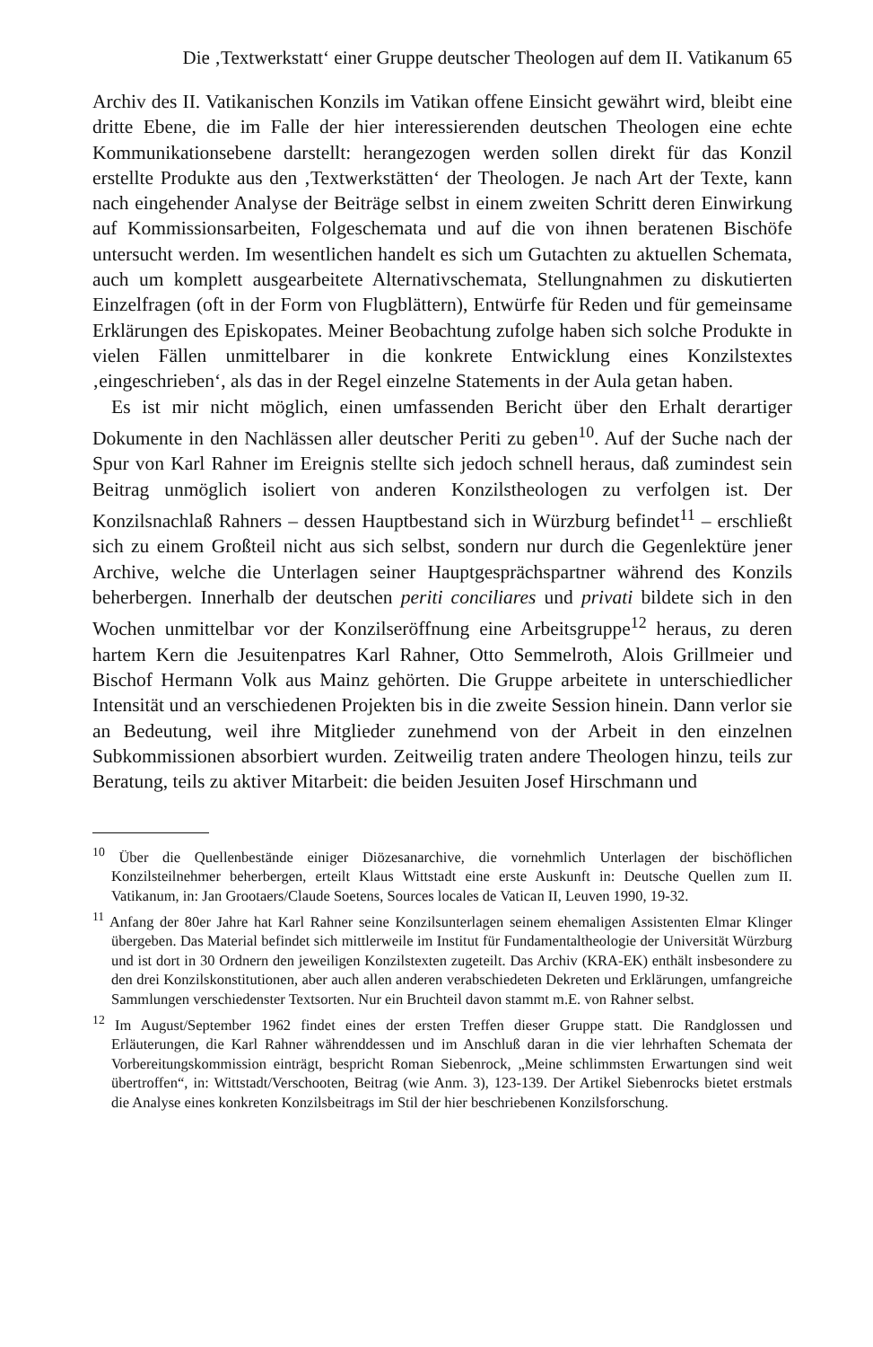Die ‚Textwerkstatt‘ einer Gruppe deutscher Theologen auf dem II. Vatikanum 65
Archiv des II. Vatikanischen Konzils im Vatikan offene Einsicht gewährt wird, bleibt eine dritte Ebene, die im Falle der hier interessierenden deutschen Theologen eine echte Kommunikationsebene darstellt: herangezogen werden sollen direkt für das Konzil erstellte Produkte aus den ‚Textwerkstätten‘ der Theologen. Je nach Art der Texte, kann nach eingehender Analyse der Beiträge selbst in einem zweiten Schritt deren Einwirkung auf Kommissionsarbeiten, Folgeschemata und auf die von ihnen beratenen Bischöfe untersucht werden. Im wesentlichen handelt es sich um Gutachten zu aktuellen Schemata, auch um komplett ausgearbeitete Alternativschemata, Stellungnahmen zu diskutierten Einzelfragen (oft in der Form von Flugblättern), Entwürfe für Reden und für gemeinsame Erklärungen des Episkopates. Meiner Beobachtung zufolge haben sich solche Produkte in vielen Fällen unmittelbarer in die konkrete Entwicklung eines Konzilstextes ‚eingeschrieben‘, als das in der Regel einzelne Statements in der Aula getan haben.
Es ist mir nicht möglich, einen umfassenden Bericht über den Erhalt derartiger Dokumente in den Nachlässen aller deutscher Periti zu geben<sup>10</sup>. Auf der Suche nach der Spur von Karl Rahner im Ereignis stellte sich jedoch schnell heraus, daß zumindest sein Beitrag unmöglich isoliert von anderen Konzilstheologen zu verfolgen ist. Der Konzilsnachlaß Rahners – dessen Hauptbestand sich in Würzburg befindet<sup>11</sup> – erschließt sich zu einem Großteil nicht aus sich selbst, sondern nur durch die Gegenlektüre jener Archive, welche die Unterlagen seiner Hauptgesprächspartner während des Konzils beherbergen. Innerhalb der deutschen periti conciliares und privati bildete sich in den Wochen unmittelbar vor der Konzilseröffnung eine Arbeitsgruppe<sup>12</sup> heraus, zu deren hartem Kern die Jesuitenpatres Karl Rahner, Otto Semmelroth, Alois Grillmeier und Bischof Hermann Volk aus Mainz gehörten. Die Gruppe arbeitete in unterschiedlicher Intensität und an verschiedenen Projekten bis in die zweite Session hinein. Dann verlor sie an Bedeutung, weil ihre Mitglieder zunehmend von der Arbeit in den einzelnen Subkommissionen absorbiert wurden. Zeitweilig traten andere Theologen hinzu, teils zur Beratung, teils zu aktiver Mitarbeit: die beiden Jesuiten Josef Hirschmann und
<sup>10</sup> Über die Quellenbestände einiger Diözesanarchive, die vornehmlich Unterlagen der bischöflichen Konzilsteilnehmer beherbergen, erteilt Klaus Wittstadt eine erste Auskunft in: Deutsche Quellen zum II. Vatikanum, in: Jan Grootaers/Claude Soetens, Sources locales de Vatican II, Leuven 1990, 19-32.
<sup>11</sup> Anfang der 80er Jahre hat Karl Rahner seine Konzilsunterlagen seinem ehemaligen Assistenten Elmar Klinger übergeben. Das Material befindet sich mittlerweile im Institut für Fundamentaltheologie der Universität Würzburg und ist dort in 30 Ordnern den jeweiligen Konzilstexten zugeteilt. Das Archiv (KRA-EK) enthält insbesondere zu den drei Konzilskonstitutionen, aber auch allen anderen verabschiedeten Dekreten und Erklärungen, umfangreiche Sammlungen verschiedenster Textsorten. Nur ein Bruchteil davon stammt m.E. von Rahner selbst.
<sup>12</sup> Im August/September 1962 findet eines der ersten Treffen dieser Gruppe statt. Die Randglossen und Erläuterungen, die Karl Rahner währenddessen und im Anschluß daran in die vier lehrhaften Schemata der Vorbereitungskommission einträgt, bespricht Roman Siebenrock, „Meine schlimmsten Erwartungen sind weit übertroffen“, in: Wittstadt/Verschooten, Beitrag (wie Anm. 3), 123-139. Der Artikel Siebenrocks bietet erstmals die Analyse eines konkreten Konzilsbeitrags im Stil der hier beschriebenen Konzilsforschung.